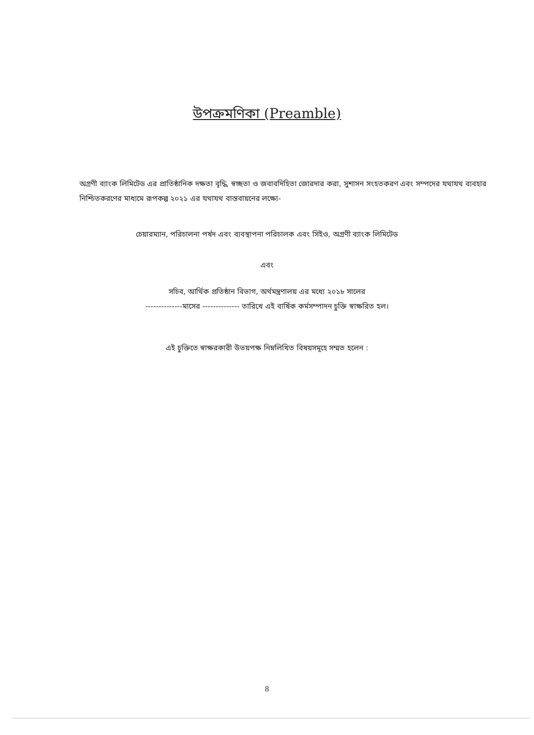উপক্রমণিকা (Preamble)
অগ্রণী ব্যাংক লিমিটেড এর প্রাতিষ্ঠানিক দক্ষতা বৃদ্ধি, স্বচ্ছতা ও জবাবদিহিতা জোরদার করা, সুশাসন সংহতকরণ এবং সম্পদের যথাযথ ব্যবহার নিশ্চিতকরণের মাধ্যমে রূপকল্প ২০২১ এর যথাযথ বাস্তবায়নের লক্ষ্যে-
চেয়ারম্যান, পরিচালনা পর্ষদ এবং ব্যবস্থাপনা পরিচালক এবং সিইও, অগ্রণী ব্যাংক লিমিটেড
এবং
সচিব, আর্থিক প্রতিষ্ঠান বিভাগ, অর্থমন্ত্রণালয় এর মধ্যে ২০১৮ সালের
--------------মাসের -------------- তারিখে এই বার্ষিক কর্মসম্পাদন চুক্তি স্বাক্ষরিত হল।
এই চুক্তিতে স্বাক্ষরকারী উভয়পক্ষ নিম্নলিখিত বিষয়সমূহে সম্মত হলেন :
8